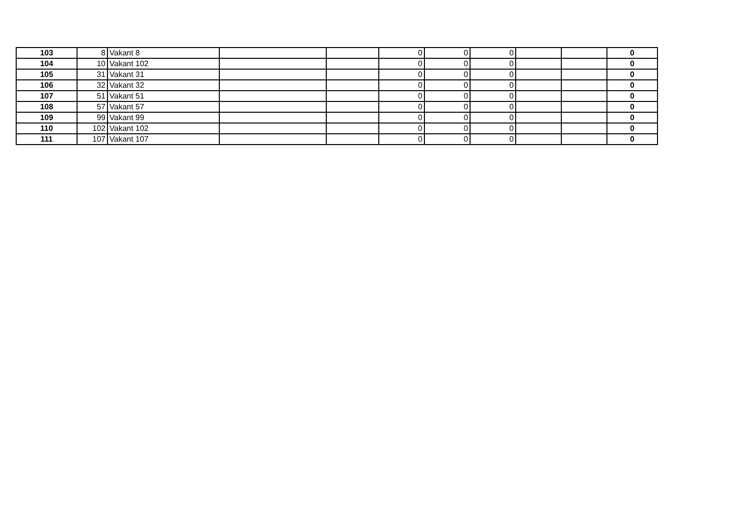| 103 | 8 | Vakant 8 | | | 0 | 0 | 0 | | | 0 |
| 104 | 10 | Vakant 102 | | | 0 | 0 | 0 | | | 0 |
| 105 | 31 | Vakant 31 | | | 0 | 0 | 0 | | | 0 |
| 106 | 32 | Vakant 32 | | | 0 | 0 | 0 | | | 0 |
| 107 | 51 | Vakant 51 | | | 0 | 0 | 0 | | | 0 |
| 108 | 57 | Vakant 57 | | | 0 | 0 | 0 | | | 0 |
| 109 | 99 | Vakant 99 | | | 0 | 0 | 0 | | | 0 |
| 110 | 102 | Vakant 102 | | | 0 | 0 | 0 | | | 0 |
| 111 | 107 | Vakant 107 | | | 0 | 0 | 0 | | | 0 |